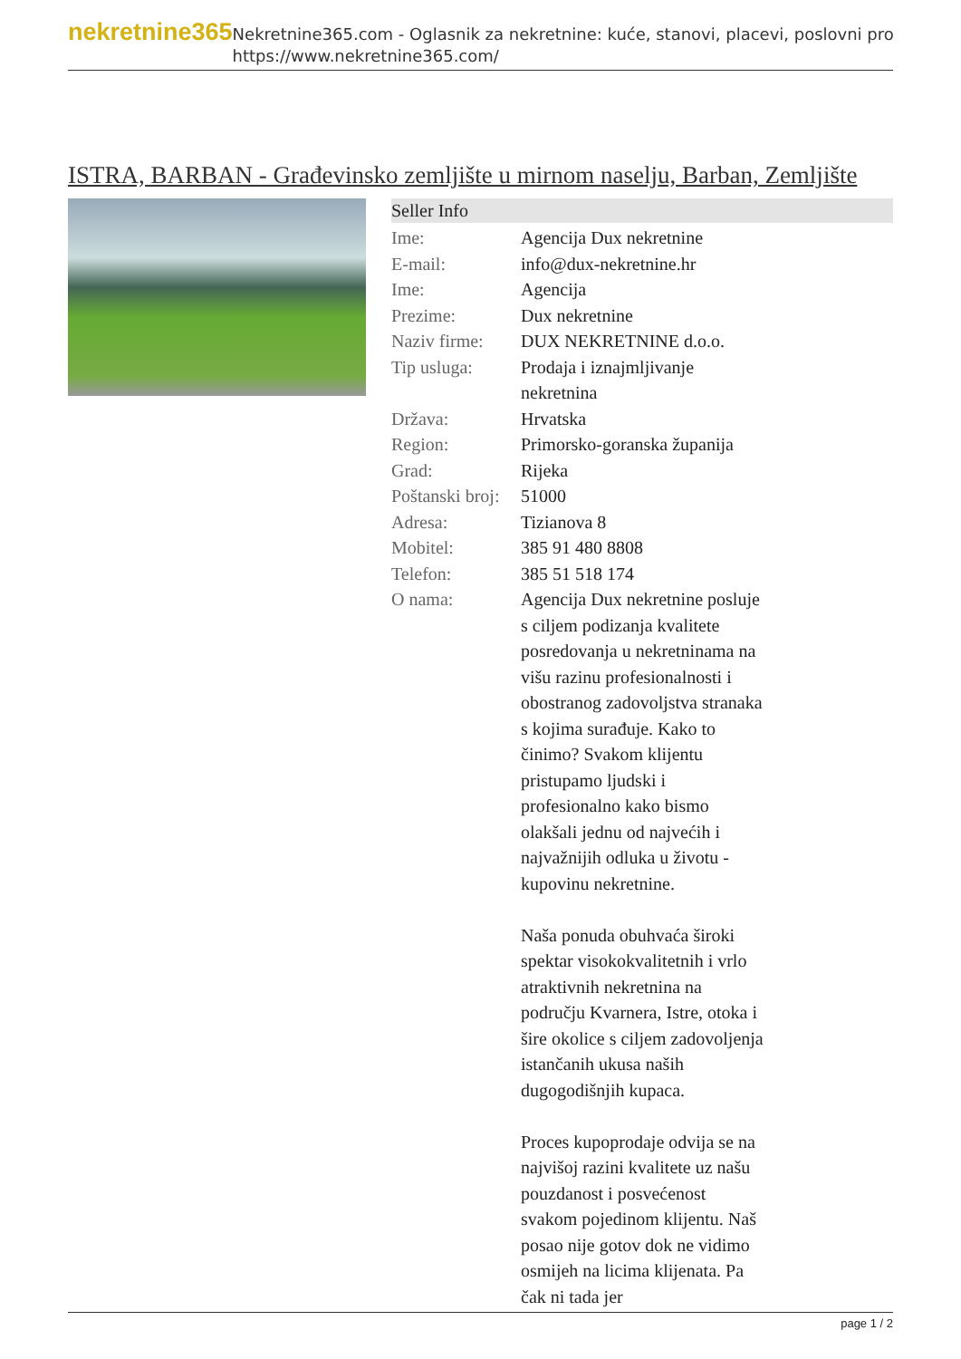nekretnine365
Nekretnine365.com - Oglasnik za nekretnine: kuće, stanovi, placevi, poslovni pro
https://www.nekretnine365.com/
ISTRA, BARBAN - Građevinsko zemljište u mirnom naselju, Barban, Zemljište
Seller Info
| Ime: | Agencija Dux nekretnine |
| E-mail: | info@dux-nekretnine.hr |
| Ime: | Agencija |
| Prezime: | Dux nekretnine |
| Naziv firme: | DUX NEKRETNINE d.o.o. |
| Tip usluga: | Prodaja i iznajmljivanje nekretnina |
| Država: | Hrvatska |
| Region: | Primorsko-goranska županija |
| Grad: | Rijeka |
| Poštanski broj: | 51000 |
| Adresa: | Tizianova 8 |
| Mobitel: | 385 91 480 8808 |
| Telefon: | 385 51 518 174 |
| O nama: | Agencija Dux nekretnine posluje s ciljem podizanja kvalitete posredovanja u nekretninama na višu razinu profesionalnosti i obostranog zadovoljstva stranaka s kojima surađuje. Kako to činimo? Svakom klijentu pristupamo ljudski i profesionalno kako bismo olakšali jednu od najvećih i najvažnijih odluka u životu - kupovinu nekretnine. Naša ponuda obuhvaća široki spektar visokokvalitetnih i vrlo atraktivnih nekretnina na području Kvarnera, Istre, otoka i šire okolice s ciljem zadovoljenja istančanih ukusa naših dugogodišnjih kupaca. Proces kupoprodaje odvija se na najvišoj razini kvalitete uz našu pouzdanost i posvećenost svakom pojedinom klijentu. Naš posao nije gotov dok ne vidimo osmijeh na licima klijenata. Pa čak ni tada jer |
page 1 / 2